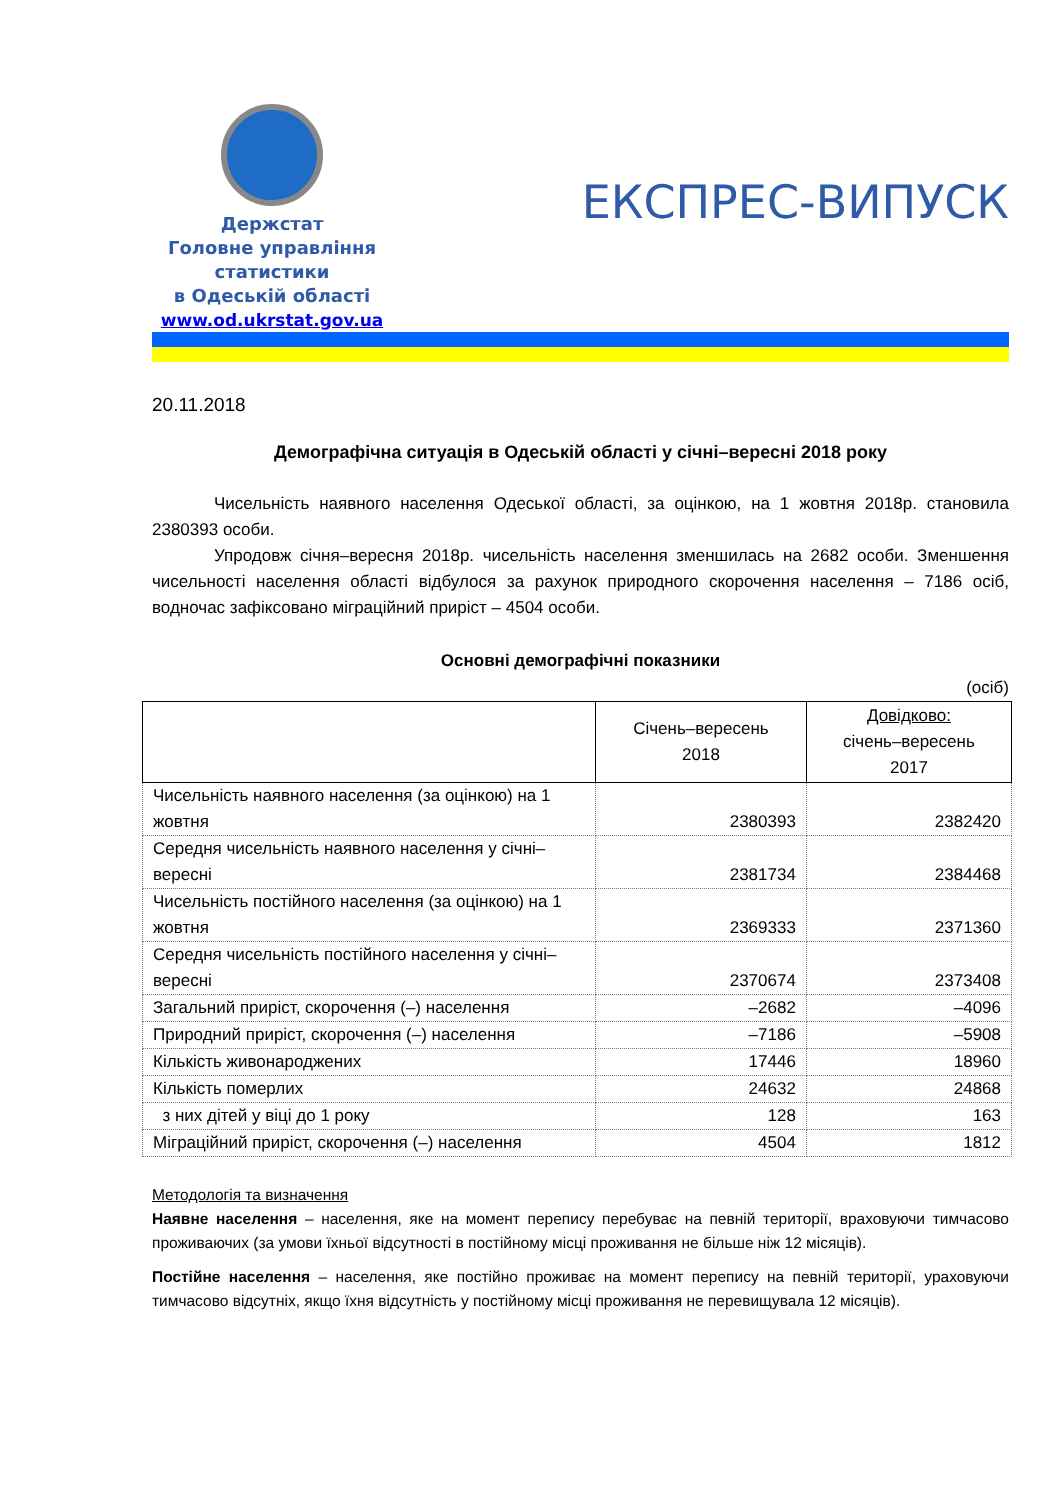Держстат
Головне управління
статистики
в Одеській області
www.od.ukrstat.gov.ua
ЕКСПРЕС-ВИПУСК
20.11.2018
Демографічна ситуація в Одеській області у січні–вересні 2018 року
Чисельність наявного населення Одеської області, за оцінкою, на 1 жовтня 2018р. становила 2380393 особи.
Упродовж січня–вересня 2018р. чисельність населення зменшилась на 2682 особи. Зменшення чисельності населення області відбулося за рахунок природного скорочення населення – 7186 осіб, водночас зафіксовано міграційний приріст – 4504 особи.
Основні демографічні показники
(осіб)
| | Січень–вересень 2018 | Довідково: січень–вересень 2017 |
| --- | --- | --- |
| Чисельність наявного населення (за оцінкою) на 1 жовтня | 2380393 | 2382420 |
| Середня чисельність наявного населення у січні–вересні | 2381734 | 2384468 |
| Чисельність постійного населення (за оцінкою) на 1 жовтня | 2369333 | 2371360 |
| Середня чисельність постійного населення у січні–вересні | 2370674 | 2373408 |
| Загальний приріст, скорочення (–) населення | –2682 | –4096 |
| Природний приріст, скорочення (–) населення | –7186 | –5908 |
| Кількість живонароджених | 17446 | 18960 |
| Кількість померлих | 24632 | 24868 |
| з них дітей у віці до 1 року | 128 | 163 |
| Міграційний приріст, скорочення (–) населення | 4504 | 1812 |
Методологія та визначення
Наявне населення – населення, яке на момент перепису перебуває на певній території, враховуючи тимчасово проживаючих (за умови їхньої відсутності в постійному місці проживання не більше ніж 12 місяців).
Постійне населення – населення, яке постійно проживає на момент перепису на певній території, ураховуючи тимчасово відсутніх, якщо їхня відсутність у постійному місці проживання не перевищувала 12 місяців).